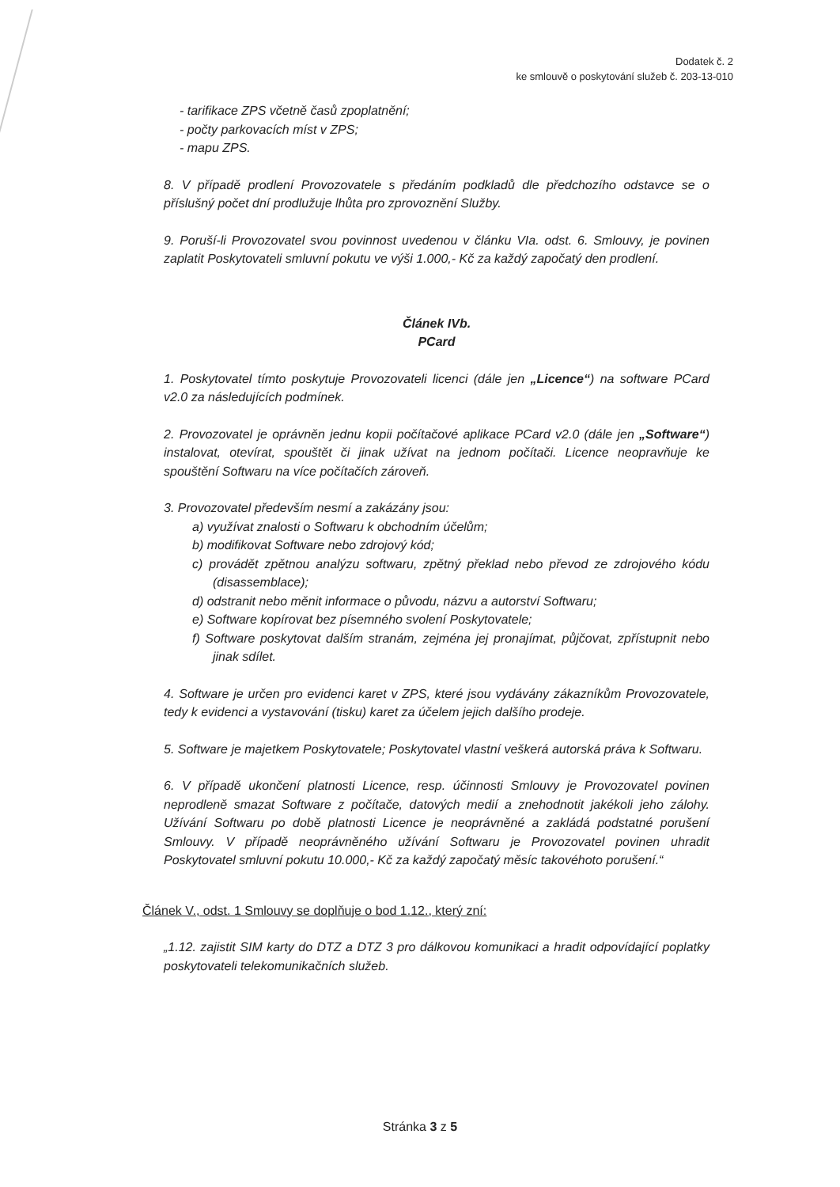Dodatek č. 2
ke smlouvě o poskytování služeb č. 203-13-010
- tarifikace ZPS včetně časů zpoplatnění;
- počty parkovacích míst v ZPS;
- mapu ZPS.
8. V případě prodlení Provozovatele s předáním podkladů dle předchozího odstavce se o příslušný počet dní prodlužuje lhůta pro zprovoznění Služby.
9. Poruší-li Provozovatel svou povinnost uvedenou v článku VIa. odst. 6. Smlouvy, je povinen zaplatit Poskytovateli smluvní pokutu ve výši 1.000,- Kč za každý započatý den prodlení.
Článek IVb.
PCard
1. Poskytovatel tímto poskytuje Provozovateli licenci (dále jen „Licence“) na software PCard v2.0 za následujících podmínek.
2. Provozovatel je oprávněn jednu kopii počítačové aplikace PCard v2.0 (dále jen „Software“) instalovat, otevírat, spouštět či jinak užívat na jednom počítači. Licence neopravňuje ke spouštění Softwaru na více počítačích zároveň.
3. Provozovatel především nesmí a zakázány jsou:
a) využívat znalosti o Softwaru k obchodním účelům;
b) modifikovat Software nebo zdrojový kód;
c) provádět zpětnou analýzu softwaru, zpětný překlad nebo převod ze zdrojového kódu (disassemblace);
d) odstranit nebo měnit informace o původu, názvu a autorství Softwaru;
e) Software kopírovat bez písemného svolení Poskytovatele;
f) Software poskytovat dalším stranám, zejména jej pronajímat, půjčovat, zpřístupnit nebo jinak sdílet.
4. Software je určen pro evidenci karet v ZPS, které jsou vydávány zákazníkům Provozovatele, tedy k evidenci a vystavování (tisku) karet za účelem jejich dalšího prodeje.
5. Software je majetkem Poskytovatele; Poskytovatel vlastní veškerá autorská práva k Softwaru.
6. V případě ukončení platnosti Licence, resp. účinnosti Smlouvy je Provozovatel povinen neprodleně smazat Software z počítače, datových medií a znehodnotit jakékoli jeho zálohy. Užívání Softwaru po době platnosti Licence je neoprávněné a zakládá podstatné porušení Smlouvy. V případě neoprávněného užívání Softwaru je Provozovatel povinen uhradit Poskytovatel smluvní pokutu 10.000,- Kč za každý započatý měsíc takovéhoto porušení.“
Článek V., odst. 1 Smlouvy se doplňuje o bod 1.12., který zní:
„1.12. zajistit SIM karty do DTZ a DTZ 3 pro dálkovou komunikaci a hradit odpovídající poplatky poskytovateli telekomunikačních služeb.
Stránka 3 z 5